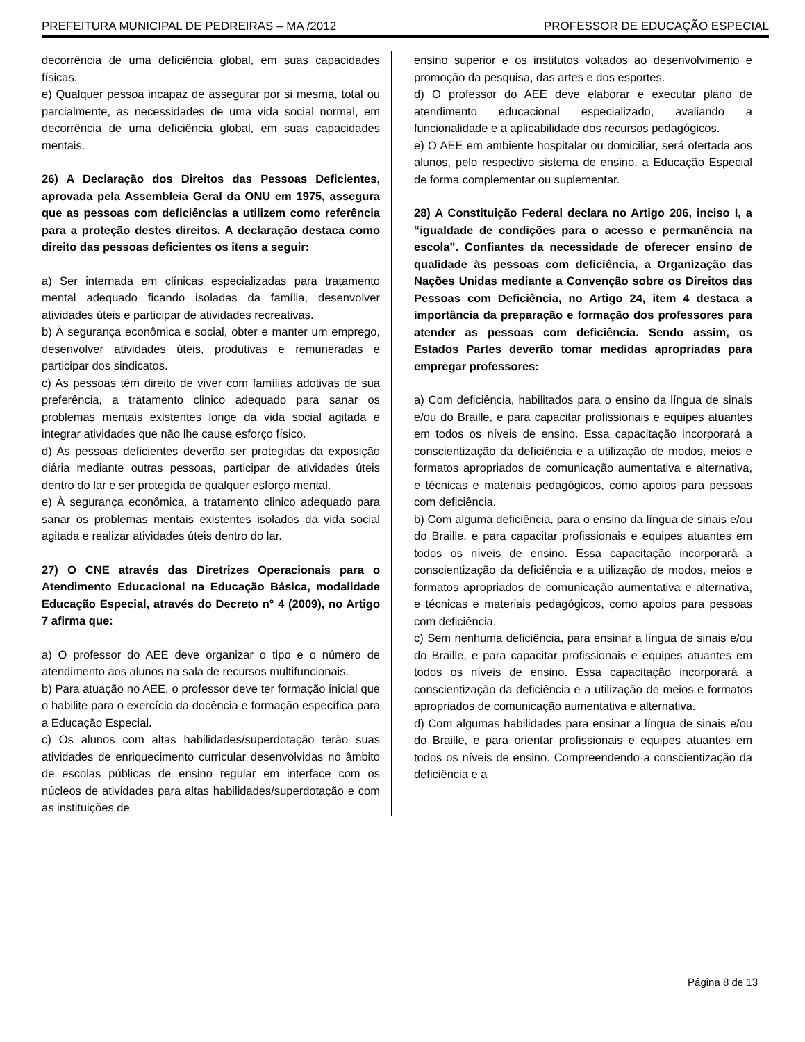PREFEITURA MUNICIPAL DE PEDREIRAS – MA /2012 PROFESSOR DE EDUCAÇÃO ESPECIAL
decorrência de uma deficiência global, em suas capacidades físicas.
e) Qualquer pessoa incapaz de assegurar por si mesma, total ou parcialmente, as necessidades de uma vida social normal, em decorrência de uma deficiência global, em suas capacidades mentais.
26) A Declaração dos Direitos das Pessoas Deficientes, aprovada pela Assembleia Geral da ONU em 1975, assegura que as pessoas com deficiências a utilizem como referência para a proteção destes direitos. A declaração destaca como direito das pessoas deficientes os itens a seguir:
a) Ser internada em clínicas especializadas para tratamento mental adequado ficando isoladas da família, desenvolver atividades úteis e participar de atividades recreativas.
b) À segurança econômica e social, obter e manter um emprego, desenvolver atividades úteis, produtivas e remuneradas e participar dos sindicatos.
c) As pessoas têm direito de viver com famílias adotivas de sua preferência, a tratamento clinico adequado para sanar os problemas mentais existentes longe da vida social agitada e integrar atividades que não lhe cause esforço físico.
d) As pessoas deficientes deverão ser protegidas da exposição diária mediante outras pessoas, participar de atividades úteis dentro do lar e ser protegida de qualquer esforço mental.
e) À segurança econômica, a tratamento clinico adequado para sanar os problemas mentais existentes isolados da vida social agitada e realizar atividades úteis dentro do lar.
27) O CNE através das Diretrizes Operacionais para o Atendimento Educacional na Educação Básica, modalidade Educação Especial, através do Decreto n° 4 (2009), no Artigo 7 afirma que:
a) O professor do AEE deve organizar o tipo e o número de atendimento aos alunos na sala de recursos multifuncionais.
b) Para atuação no AEE, o professor deve ter formação inicial que o habilite para o exercício da docência e formação específica para a Educação Especial.
c) Os alunos com altas habilidades/superdotação terão suas atividades de enriquecimento curricular desenvolvidas no âmbito de escolas públicas de ensino regular em interface com os núcleos de atividades para altas habilidades/superdotação e com as instituições de
ensino superior e os institutos voltados ao desenvolvimento e promoção da pesquisa, das artes e dos esportes.
d) O professor do AEE deve elaborar e executar plano de atendimento educacional especializado, avaliando a funcionalidade e a aplicabilidade dos recursos pedagógicos.
e) O AEE em ambiente hospitalar ou domiciliar, será ofertada aos alunos, pelo respectivo sistema de ensino, a Educação Especial de forma complementar ou suplementar.
28) A Constituição Federal declara no Artigo 206, inciso I, a “igualdade de condições para o acesso e permanência na escola”. Confiantes da necessidade de oferecer ensino de qualidade às pessoas com deficiência, a Organização das Nações Unidas mediante a Convenção sobre os Direitos das Pessoas com Deficiência, no Artigo 24, item 4 destaca a importância da preparação e formação dos professores para atender as pessoas com deficiência. Sendo assim, os Estados Partes deverão tomar medidas apropriadas para empregar professores:
a) Com deficiência, habilitados para o ensino da língua de sinais e/ou do Braille, e para capacitar profissionais e equipes atuantes em todos os níveis de ensino. Essa capacitação incorporará a conscientização da deficiência e a utilização de modos, meios e formatos apropriados de comunicação aumentativa e alternativa, e técnicas e materiais pedagógicos, como apoios para pessoas com deficiência.
b) Com alguma deficiência, para o ensino da língua de sinais e/ou do Braille, e para capacitar profissionais e equipes atuantes em todos os níveis de ensino. Essa capacitação incorporará a conscientização da deficiência e a utilização de modos, meios e formatos apropriados de comunicação aumentativa e alternativa, e técnicas e materiais pedagógicos, como apoios para pessoas com deficiência.
c) Sem nenhuma deficiência, para ensinar a língua de sinais e/ou do Braille, e para capacitar profissionais e equipes atuantes em todos os níveis de ensino. Essa capacitação incorporará a conscientização da deficiência e a utilização de meios e formatos apropriados de comunicação aumentativa e alternativa.
d) Com algumas habilidades para ensinar a língua de sinais e/ou do Braille, e para orientar profissionais e equipes atuantes em todos os níveis de ensino. Compreendendo a conscientização da deficiência e a
Página 8 de 13